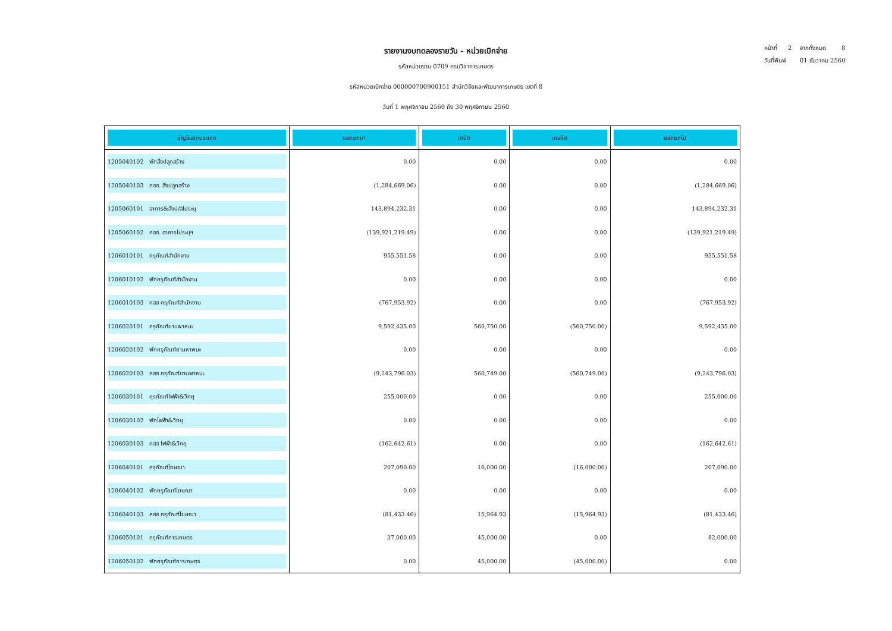หน้าที่ 2 จากทั้งหมด 8
วันที่พิมพ์ 01 ธันวาคม 2560
รายงานงบทดลองรายวัน - หน่วยเบิกจ่าย
รหัสหน่วยงาน 0709 กรมวิชาการเกษตร
รหัสหน่วยเบิกจ่าย 000000700900151 สำนักวิจัยและพัฒนาการเกษตร เขตที่ 8
วันที่ 1 พฤศจิกายน 2560 ถึง 30 พฤศจิกายน 2560
| บัญชีแยกประเภท | ยอดยกมา | เดบิต | เครดิต | ยอดยกไป |
| --- | --- | --- | --- | --- |
| 1205040102 พักสิ่งปลูกสร้าง | 0.00 | 0.00 | 0.00 | 0.00 |
| 1205040103 คสส. สิ่งปลูกสร้าง | (1,284,669.06) | 0.00 | 0.00 | (1,284,669.06) |
| 1205060101 อาคาร&สิ่งป/สไม่ระบุ | 143,894,232.31 | 0.00 | 0.00 | 143,894,232.31 |
| 1205060102 คสส. อาคารไม่ระบุฯ | (139,921,219.49) | 0.00 | 0.00 | (139,921,219.49) |
| 1206010101 ครุภัณฑ์สำนักงาน | 955,551.58 | 0.00 | 0.00 | 955,551.58 |
| 1206010102 พักครุภัณฑ์สำนักงาน | 0.00 | 0.00 | 0.00 | 0.00 |
| 1206010103 คสส ครุภัณฑ์สำนักงาน | (767,953.92) | 0.00 | 0.00 | (767,953.92) |
| 1206020101 ครุภัณฑ์ยานพาหนะ | 9,592,435.00 | 560,750.00 | (560,750.00) | 9,592,435.00 |
| 1206020102 พักครุภัณฑ์ยานหาพนะ | 0.00 | 0.00 | 0.00 | 0.00 |
| 1206020103 คสส ครุภัณฑ์ยานพาหนะ | (9,243,796.03) | 560,749.00 | (560,749.00) | (9,243,796.03) |
| 1206030101 คุรภัณฑ์ไฟฟ้า&วิทยุ | 255,000.00 | 0.00 | 0.00 | 255,000.00 |
| 1206030102 พักไฟฟ้า&วิทยุ | 0.00 | 0.00 | 0.00 | 0.00 |
| 1206030103 คสส ไฟฟ้า&วิทยุ | (162,642.61) | 0.00 | 0.00 | (162,642.61) |
| 1206040101 ครุภัณฑ์โฆษณา | 207,090.00 | 16,000.00 | (16,000.00) | 207,090.00 |
| 1206040102 พักครุภัณฑ์โฆษณา | 0.00 | 0.00 | 0.00 | 0.00 |
| 1206040103 คสส ครุภัณฑ์โฆษณา | (81,433.46) | 15,964.93 | (15,964.93) | (81,433.46) |
| 1206050101 ครุภัณฑ์การเกษตร | 37,000.00 | 45,000.00 | 0.00 | 82,000.00 |
| 1206050102 พักครุภัณฑ์การเกษตร | 0.00 | 45,000.00 | (45,000.00) | 0.00 |